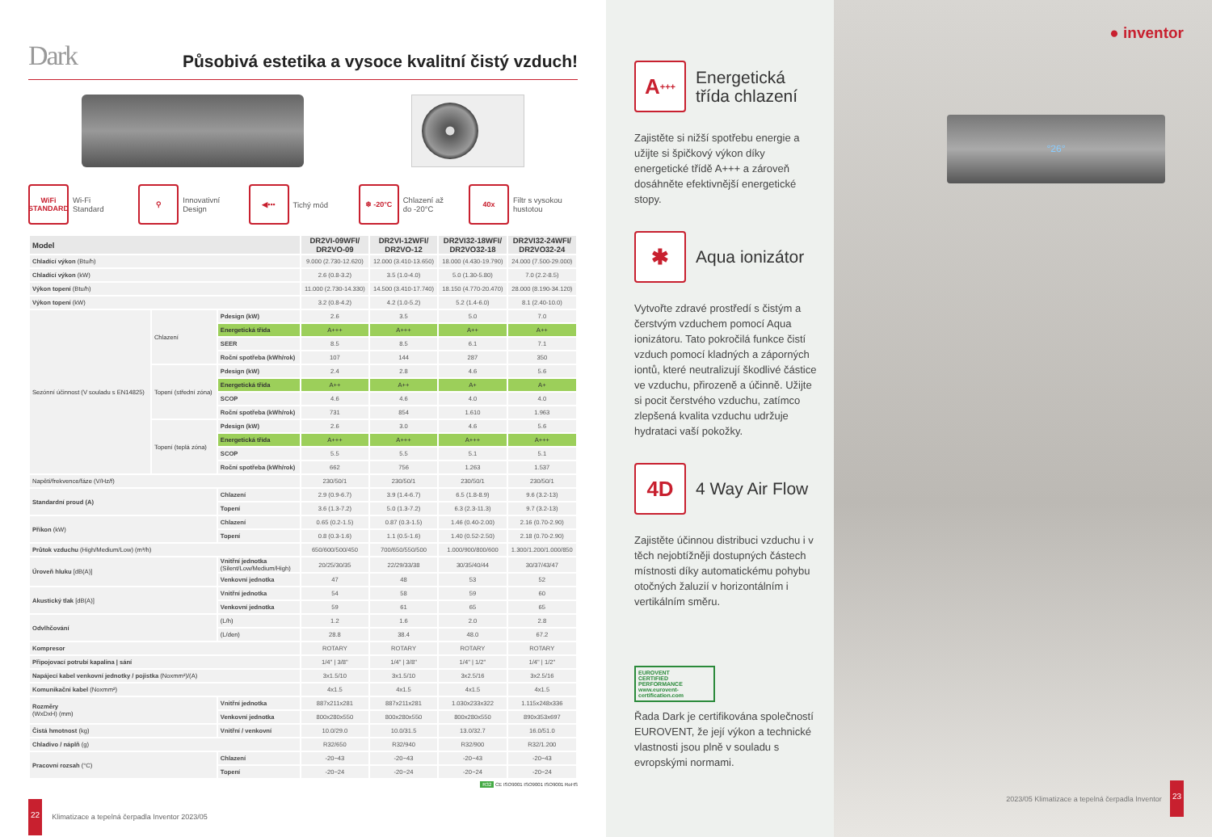Dark
Působivá estetika a vysoce kvalitní čistý vzduch!
WiFi STANDARD
Wi-Fi
Standard
⚲
Innovativní
Design
◀•••
Tichý mód
❄ -20°C
Chlazení až
do -20°C
40x
Filtr s vysokou
hustotou
| Model | | | DR2VI-09WFI/ DR2VO-09 | DR2VI-12WFI/ DR2VO-12 | DR2VI32-18WFI/ DR2VO32-18 | DR2VI32-24WFI/ DR2VO32-24 |
| --- | --- | --- | --- | --- | --- | --- |
| Chladící výkon (Btu/h) | | | 9.000 (2.730-12.620) | 12.000 (3.410-13.650) | 18.000 (4.430-19.790) | 24.000 (7.500-29.000) |
| Chladící výkon (kW) | | | 2.6 (0.8-3.2) | 3.5 (1.0-4.0) | 5.0 (1.30-5.80) | 7.0 (2.2-8.5) |
| Výkon topení (Btu/h) | | | 11.000 (2.730-14.330) | 14.500 (3.410-17.740) | 18.150 (4.770-20.470) | 28.000 (8.190-34.120) |
| Výkon topení (kW) | | | 3.2 (0.8-4.2) | 4.2 (1.0-5.2) | 5.2 (1.4-6.0) | 8.1 (2.40-10.0) |
| Sezónní účinnost (V souladu s EN14825) | Chlazení | Pdesign (kW) | 2.6 | 3.5 | 5.0 | 7.0 |
| | | Energetická třída | A+++ | A+++ | A++ | A++ |
| | | SEER | 8.5 | 8.5 | 6.1 | 7.1 |
| | | Roční spotřeba (kWh/rok) | 107 | 144 | 287 | 350 |
| | Topení (střední zóna) | Pdesign (kW) | 2.4 | 2.8 | 4.6 | 5.6 |
| | | Energetická třída | A++ | A++ | A+ | A+ |
| | | SCOP | 4.6 | 4.6 | 4.0 | 4.0 |
| | | Roční spotřeba (kWh/rok) | 731 | 854 | 1.610 | 1.963 |
| | Topení (teplá zóna) | Pdesign (kW) | 2.6 | 3.0 | 4.6 | 5.6 |
| | | Energetická třída | A+++ | A+++ | A+++ | A+++ |
| | | SCOP | 5.5 | 5.5 | 5.1 | 5.1 |
| | | Roční spotřeba (kWh/rok) | 662 | 756 | 1.263 | 1.537 |
| Napětí/frekvence/fáze (V/Hz/f) | | | 230/50/1 | 230/50/1 | 230/50/1 | 230/50/1 |
| Standardní proud (A) | | Chlazení | 2.9 (0.9-6.7) | 3.9 (1.4-6.7) | 6.5 (1.8-8.9) | 9.6 (3.2-13) |
| | | Topení | 3.6 (1.3-7.2) | 5.0 (1.3-7.2) | 6.3 (2.3-11.3) | 9.7 (3.2-13) |
| Příkon (kW) | | Chlazení | 0.65 (0.2-1.5) | 0.87 (0.3-1.5) | 1.46 (0.40-2.00) | 2.16 (0.70-2.90) |
| | | Topení | 0.8 (0.3-1.6) | 1.1 (0.5-1.6) | 1.40 (0.52-2.50) | 2.18 (0.70-2.90) |
| Průtok vzduchu (High/Medium/Low) (m³/h) | | | 650/600/500/450 | 700/650/550/500 | 1.000/900/800/600 | 1.300/1.200/1.000/850 |
| Úroveň hluku [dB(A)] | | Vnitřní jednotka (Silent/Low/Medium/High) | 20/25/30/35 | 22/29/33/38 | 30/35/40/44 | 30/37/43/47 |
| | | Venkovní jednotka | 47 | 48 | 53 | 52 |
| Akustický tlak [dB(A)] | | Vnitřní jednotka | 54 | 58 | 59 | 60 |
| | | Venkovní jednotka | 59 | 61 | 65 | 65 |
| Odvlhčování | | (L/h) | 1.2 | 1.6 | 2.0 | 2.8 |
| | | (L/den) | 28.8 | 38.4 | 48.0 | 67.2 |
| Kompresor | | | ROTARY | ROTARY | ROTARY | ROTARY |
| Připojovací potrubí kapalina / sání | | | 1/4" / 3/8" | 1/4" / 3/8" | 1/4" / 1/2" | 1/4" / 1/2" |
| Napájecí kabel venkovní jednotky / pojistka (Noxmm²)/(A) | | | 3x1.5/10 | 3x1.5/10 | 3x2.5/16 | 3x2.5/16 |
| Komunikační kabel (Noxmm²) | | | 4x1.5 | 4x1.5 | 4x1.5 | 4x1.5 |
| Rozměry (WxDxH) (mm) | | Vnitřní jednotka | 887x211x281 | 887x211x281 | 1.030x233x322 | 1.115x248x336 |
| | | Venkovní jednotka | 800x280x550 | 800x280x550 | 800x280x550 | 890x353x697 |
| Čistá hmotnost (kg) | | Vnitřní / venkovní | 10.0/29.0 | 10.0/31.5 | 13.0/32.7 | 16.0/51.0 |
| Chladivo / náplň (g) | | | R32/650 | R32/940 | R32/900 | R32/1.200 |
| Pracovní rozsah (°C) | | Chlazení | -20~43 | -20~43 | -20~43 | -20~43 |
| | | Topení | -20~24 | -20~24 | -20~24 | -20~24 |
R32 CE ISO9001 ISO9001 ISO9001 RoHS
22 Klimatizace a tepelná čerpadla Inventor 2023/05
A<sup>+++</sup>
Energetická
třída chlazení
Zajistěte si nižší spotřebu energie a užijte si špičkový výkon díky energetické třídě A+++ a zároveň dosáhněte efektivnější energetické stopy.
✱
Aqua ionizátor
Vytvořte zdravé prostředí s čistým a čerstvým vzduchem pomocí Aqua ionizátoru. Tato pokročilá funkce čistí vzduch pomocí kladných a záporných iontů, které neutralizují škodlivé částice ve vzduchu, přirozeně a účinně. Užijte si pocit čerstvého vzduchu, zatímco zlepšená kvalita vzduchu udržuje hydrataci vaší pokožky.
4D
4 Way Air Flow
Zajistěte účinnou distribuci vzduchu i v těch nejobtížněji dostupných částech místnosti díky automatickému pohybu otočných žaluzií v horizontálním i vertikálním směru.
EUROVENT
CERTIFIED
PERFORMANCE
www.eurovent-certification.com
Řada Dark je certifikována společností EUROVENT, že její výkon a technické vlastnosti jsou plně v souladu s evropskými normami.
● inventor
°26°
2023/05 Klimatizace a tepelná čerpadla Inventor 23